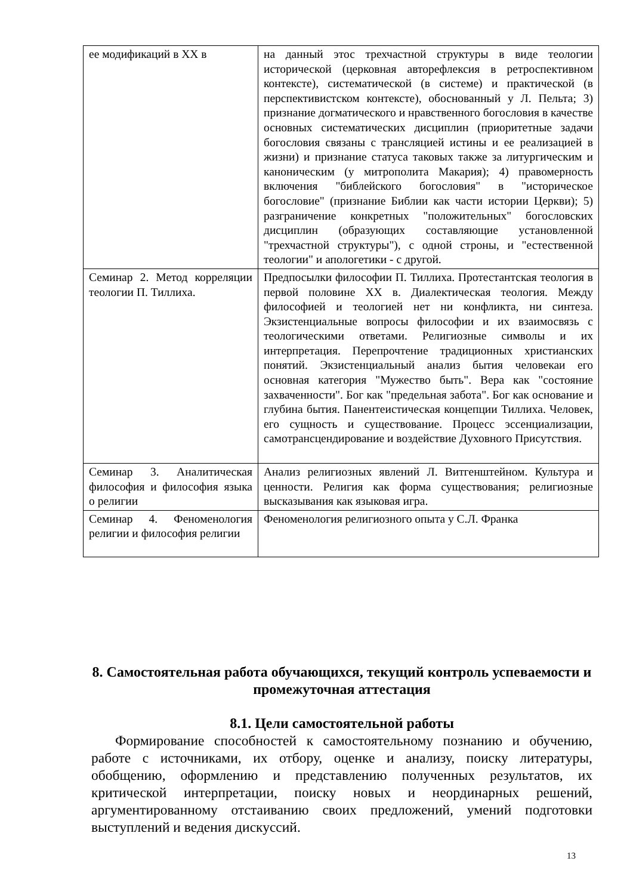| ее модификаций в XX в | на данный этос трехчастной структуры в виде теологии исторической (церковная авторефлексия в ретроспективном контексте), систематической (в системе) и практической (в перспективистском контексте), обоснованный у Л. Пельта; 3) признание догматического и нравственного богословия в качестве основных систематических дисциплин (приоритетные задачи богословия связаны с трансляцией истины и ее реализацией в жизни) и признание статуса таковых также за литургическим и каноническим (у митрополита Макария); 4) правомерность включения "библейского богословия" в "историческое богословие" (признание Библии как части истории Церкви); 5) разграничение конкретных "положительных" богословских дисциплин (образующих составляющие установленной "трехчастной структуры"), с одной строны, и "естественной теологии" и апологетики - с другой. |
| Семинар 2. Метод корреляции теологии П. Тиллиха. | Предпосылки философии П. Тиллиха. Протестантская теология в первой половине XX в. Диалектическая теология. Между философией и теологией нет ни конфликта, ни синтеза. Экзистенциальные вопросы философии и их взаимосвязь с теологическими ответами. Религиозные символы и их интерпретация. Перепрочтение традиционных христианских понятий. Экзистенциальный анализ бытия человекаи его основная категория "Мужество быть". Вера как "состояние захваченности". Бог как "предельная забота". Бог как основание и глубина бытия. Панентеистическая концепции Тиллиха. Человек, его сущность и существование. Процесс эссенциализации, самотрансцендирование и воздействие Духовного Присутствия. |
| Семинар 3. Аналитическая философия и философия языка о религии | Анализ религиозных явлений Л. Витгенштейном. Культура и ценности. Религия как форма существования; религиозные высказывания как языковая игра. |
| Семинар 4. Феноменология религии и философия религии | Феноменология религиозного опыта у С.Л. Франка |
8. Самостоятельная работа обучающихся, текущий контроль успеваемости и промежуточная аттестация
8.1. Цели самостоятельной работы
Формирование способностей к самостоятельному познанию и обучению, работе с источниками, их отбору, оценке и анализу, поиску литературы, обобщению, оформлению и представлению полученных результатов, их критической интерпретации, поиску новых и неординарных решений, аргументированному отстаиванию своих предложений, умений подготовки выступлений и ведения дискуссий.
13